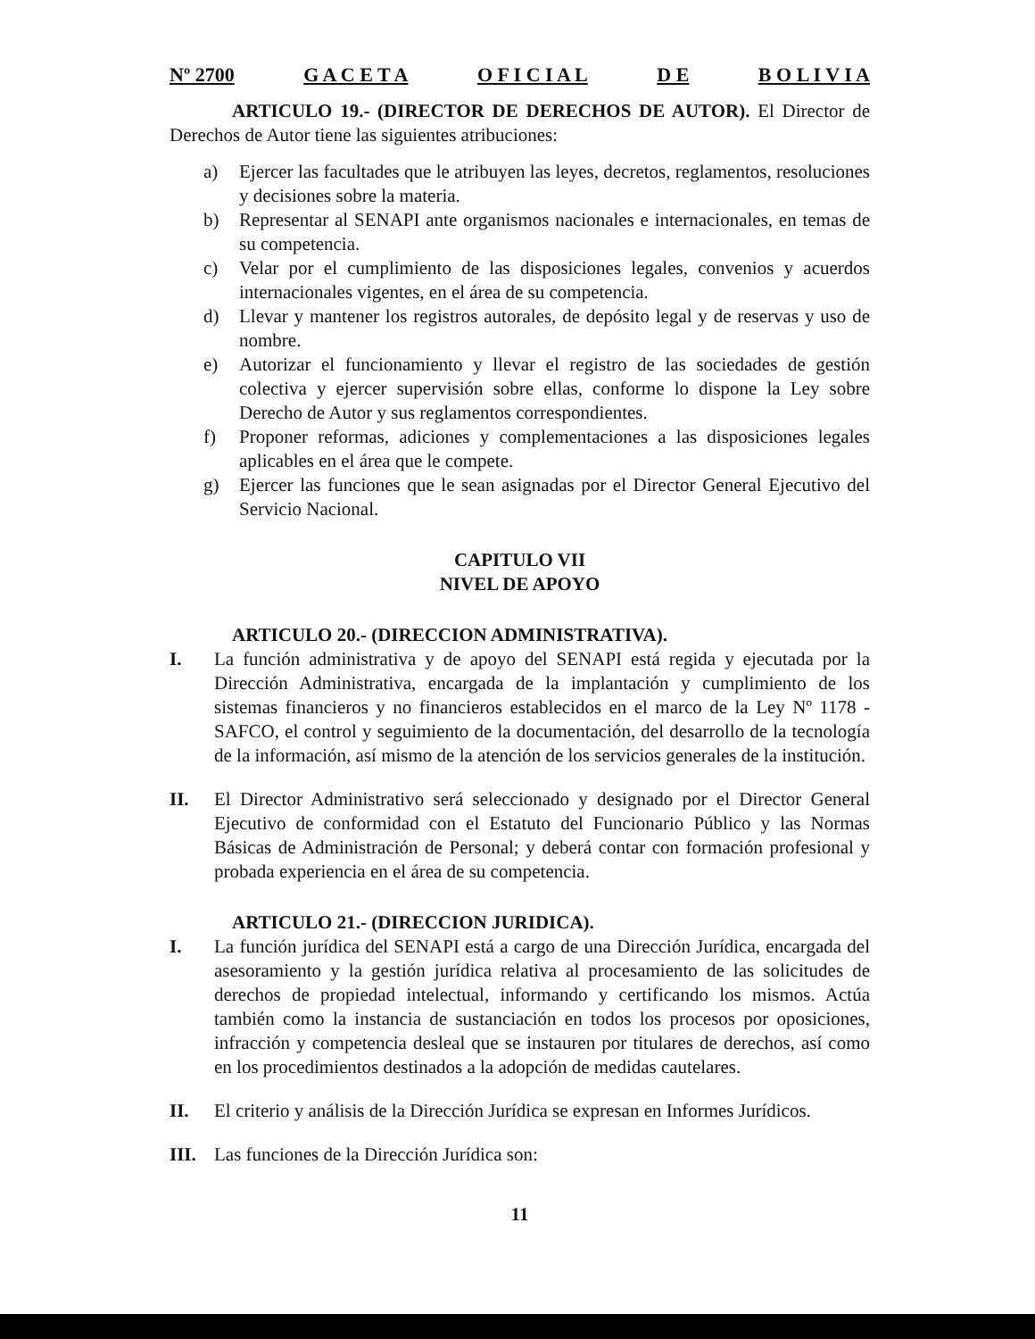Nº 2700 G A C E T A O F I C I A L D E B O L I V I A
ARTICULO 19.- (DIRECTOR DE DERECHOS DE AUTOR). El Director de Derechos de Autor tiene las siguientes atribuciones:
a) Ejercer las facultades que le atribuyen las leyes, decretos, reglamentos, resoluciones y decisiones sobre la materia.
b) Representar al SENAPI ante organismos nacionales e internacionales, en temas de su competencia.
c) Velar por el cumplimiento de las disposiciones legales, convenios y acuerdos internacionales vigentes, en el área de su competencia.
d) Llevar y mantener los registros autorales, de depósito legal y de reservas y uso de nombre.
e) Autorizar el funcionamiento y llevar el registro de las sociedades de gestión colectiva y ejercer supervisión sobre ellas, conforme lo dispone la Ley sobre Derecho de Autor y sus reglamentos correspondientes.
f) Proponer reformas, adiciones y complementaciones a las disposiciones legales aplicables en el área que le compete.
g) Ejercer las funciones que le sean asignadas por el Director General Ejecutivo del Servicio Nacional.
CAPITULO VII
NIVEL DE APOYO
ARTICULO 20.- (DIRECCION ADMINISTRATIVA).
I. La función administrativa y de apoyo del SENAPI está regida y ejecutada por la Dirección Administrativa, encargada de la implantación y cumplimiento de los sistemas financieros y no financieros establecidos en el marco de la Ley Nº 1178 - SAFCO, el control y seguimiento de la documentación, del desarrollo de la tecnología de la información, así mismo de la atención de los servicios generales de la institución.
II. El Director Administrativo será seleccionado y designado por el Director General Ejecutivo de conformidad con el Estatuto del Funcionario Público y las Normas Básicas de Administración de Personal; y deberá contar con formación profesional y probada experiencia en el área de su competencia.
ARTICULO 21.- (DIRECCION JURIDICA).
I. La función jurídica del SENAPI está a cargo de una Dirección Jurídica, encargada del asesoramiento y la gestión jurídica relativa al procesamiento de las solicitudes de derechos de propiedad intelectual, informando y certificando los mismos. Actúa también como la instancia de sustanciación en todos los procesos por oposiciones, infracción y competencia desleal que se instauren por titulares de derechos, así como en los procedimientos destinados a la adopción de medidas cautelares.
II. El criterio y análisis de la Dirección Jurídica se expresan en Informes Jurídicos.
III.
Las funciones de la Dirección Jurídica son:
11